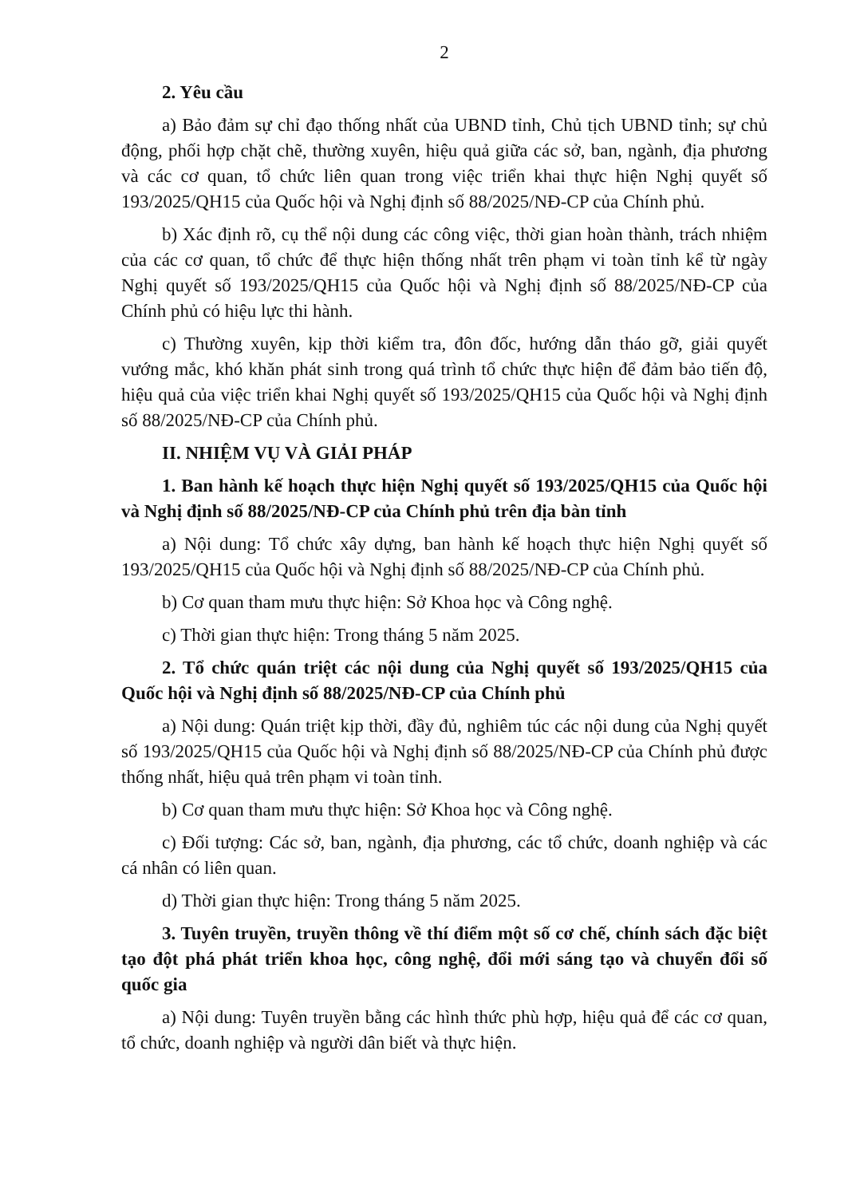2
2. Yêu cầu
a) Bảo đảm sự chỉ đạo thống nhất của UBND tỉnh, Chủ tịch UBND tỉnh; sự chủ động, phối hợp chặt chẽ, thường xuyên, hiệu quả giữa các sở, ban, ngành, địa phương và các cơ quan, tổ chức liên quan trong việc triển khai thực hiện Nghị quyết số 193/2025/QH15 của Quốc hội và Nghị định số 88/2025/NĐ-CP của Chính phủ.
b) Xác định rõ, cụ thể nội dung các công việc, thời gian hoàn thành, trách nhiệm của các cơ quan, tổ chức để thực hiện thống nhất trên phạm vi toàn tỉnh kể từ ngày Nghị quyết số 193/2025/QH15 của Quốc hội và Nghị định số 88/2025/NĐ-CP của Chính phủ có hiệu lực thi hành.
c) Thường xuyên, kịp thời kiểm tra, đôn đốc, hướng dẫn tháo gỡ, giải quyết vướng mắc, khó khăn phát sinh trong quá trình tổ chức thực hiện để đảm bảo tiến độ, hiệu quả của việc triển khai Nghị quyết số 193/2025/QH15 của Quốc hội và Nghị định số 88/2025/NĐ-CP của Chính phủ.
II. NHIỆM VỤ VÀ GIẢI PHÁP
1. Ban hành kế hoạch thực hiện Nghị quyết số 193/2025/QH15 của Quốc hội và Nghị định số 88/2025/NĐ-CP của Chính phủ trên địa bàn tỉnh
a) Nội dung: Tổ chức xây dựng, ban hành kế hoạch thực hiện Nghị quyết số 193/2025/QH15 của Quốc hội và Nghị định số 88/2025/NĐ-CP của Chính phủ.
b) Cơ quan tham mưu thực hiện: Sở Khoa học và Công nghệ.
c) Thời gian thực hiện: Trong tháng 5 năm 2025.
2. Tổ chức quán triệt các nội dung của Nghị quyết số 193/2025/QH15 của Quốc hội và Nghị định số 88/2025/NĐ-CP của Chính phủ
a) Nội dung: Quán triệt kịp thời, đầy đủ, nghiêm túc các nội dung của Nghị quyết số 193/2025/QH15 của Quốc hội và Nghị định số 88/2025/NĐ-CP của Chính phủ được thống nhất, hiệu quả trên phạm vi toàn tỉnh.
b) Cơ quan tham mưu thực hiện: Sở Khoa học và Công nghệ.
c) Đối tượng: Các sở, ban, ngành, địa phương, các tổ chức, doanh nghiệp và các cá nhân có liên quan.
d) Thời gian thực hiện: Trong tháng 5 năm 2025.
3. Tuyên truyền, truyền thông về thí điểm một số cơ chế, chính sách đặc biệt tạo đột phá phát triển khoa học, công nghệ, đổi mới sáng tạo và chuyển đổi số quốc gia
a) Nội dung: Tuyên truyền bằng các hình thức phù hợp, hiệu quả để các cơ quan, tổ chức, doanh nghiệp và người dân biết và thực hiện.